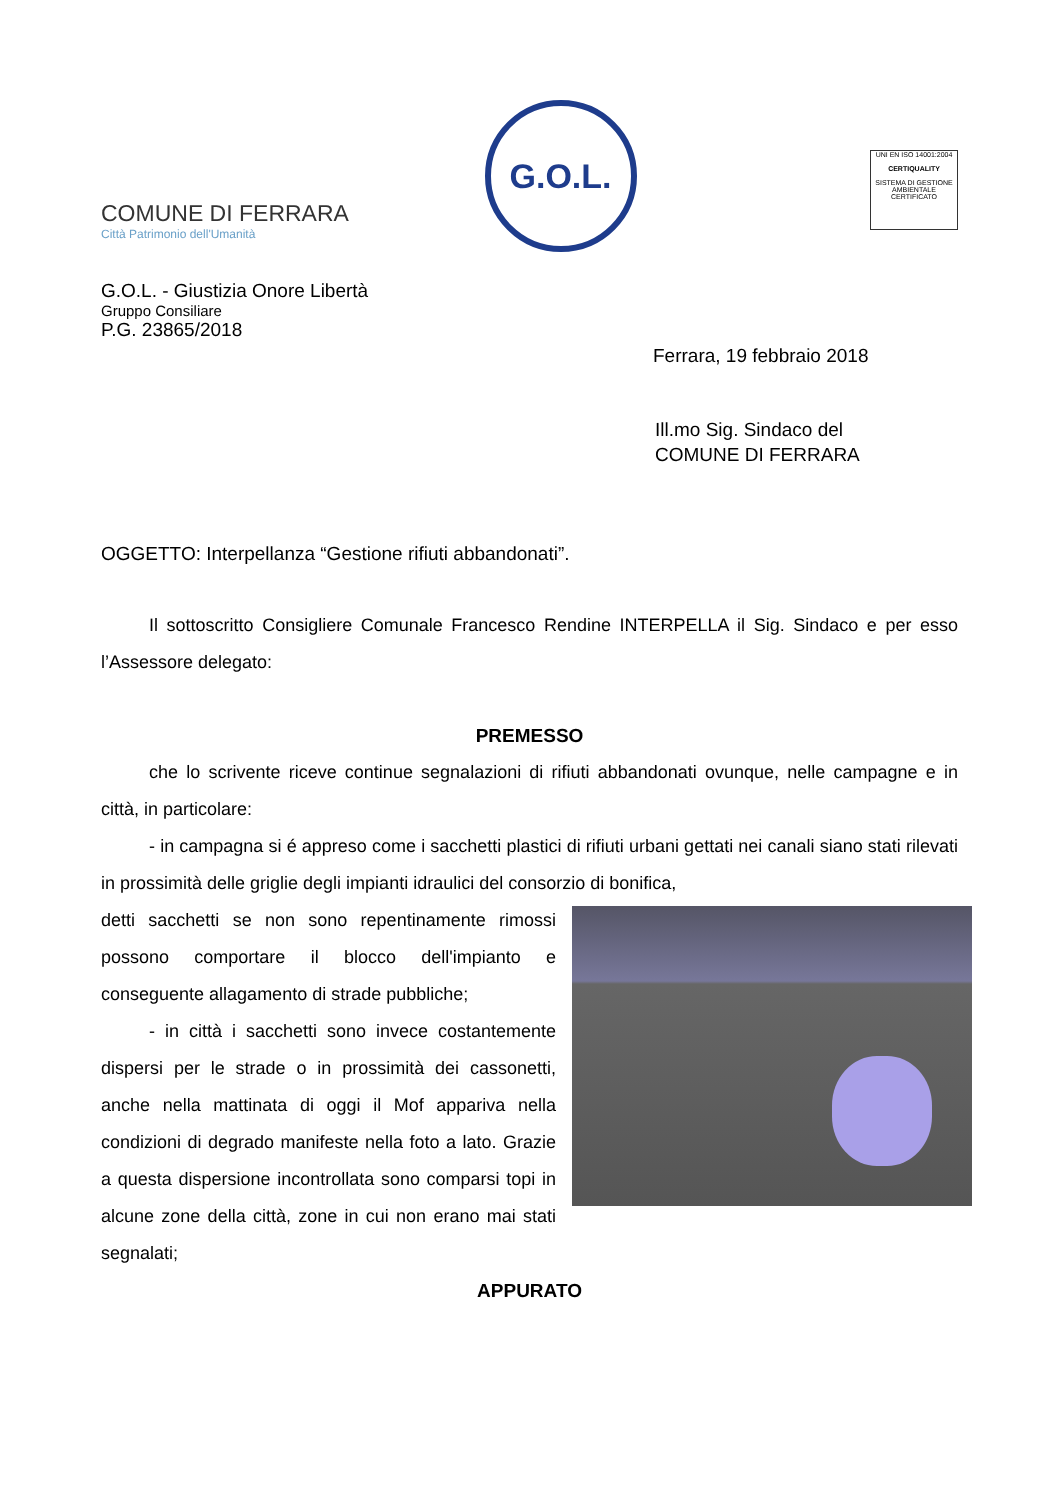COMUNE DI FERRARA
Città Patrimonio dell'Umanità
G.O.L.
UNI EN ISO 14001:2004
CERTIQUALITY
SISTEMA DI GESTIONE AMBIENTALE CERTIFICATO
G.O.L. - Giustizia Onore Libertà
Gruppo Consiliare
P.G. 23865/2018
Ferrara, 19 febbraio 2018
Ill.mo Sig. Sindaco del
COMUNE DI FERRARA
OGGETTO: Interpellanza “Gestione rifiuti abbandonati”.
Il sottoscritto Consigliere Comunale Francesco Rendine INTERPELLA il Sig. Sindaco e per esso l’Assessore delegato:
PREMESSO
che lo scrivente riceve continue segnalazioni di rifiuti abbandonati ovunque, nelle campagne e in città, in particolare:
- in campagna si é appreso come i sacchetti plastici di rifiuti urbani gettati nei canali siano stati rilevati in prossimità delle griglie degli impianti idraulici del consorzio di bonifica,
detti sacchetti se non sono repentinamente rimossi possono comportare il blocco dell'impianto e conseguente allagamento di strade pubbliche;
- in città i sacchetti sono invece costantemente dispersi per le strade o in prossimità dei cassonetti, anche nella mattinata di oggi il Mof appariva nella condizioni di degrado manifeste nella foto a lato. Grazie a questa dispersione incontrollata sono comparsi topi in alcune zone della città, zone in cui non erano mai stati segnalati;
APPURATO